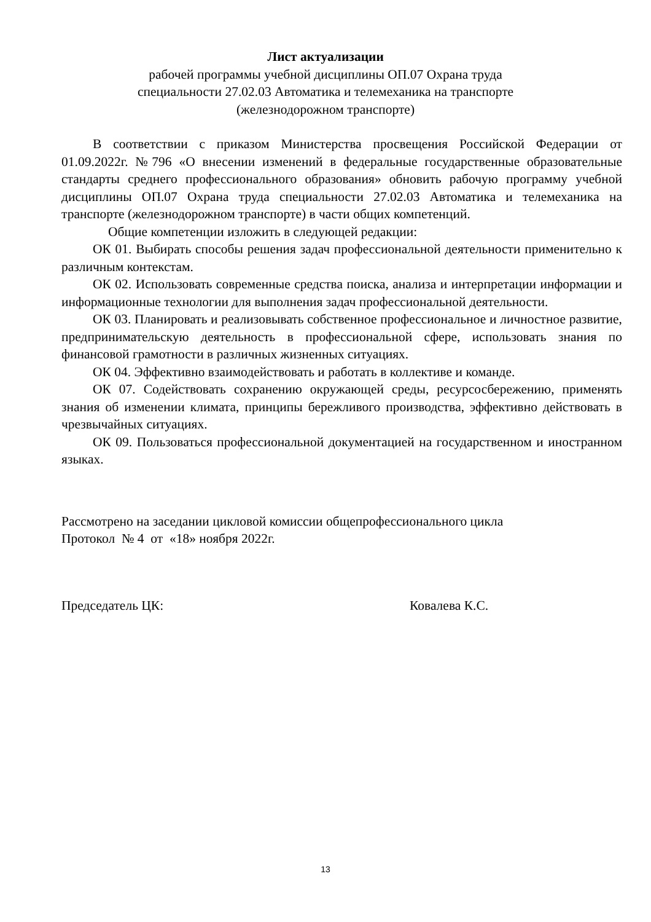Лист актуализации
рабочей программы учебной дисциплины ОП.07 Охрана труда
специальности 27.02.03 Автоматика и телемеханика на транспорте
(железнодорожном транспорте)
В соответствии с приказом Министерства просвещения Российской Федерации от 01.09.2022г. №796 «О внесении изменений в федеральные государственные образовательные стандарты среднего профессионального образования» обновить рабочую программу учебной дисциплины ОП.07 Охрана труда специальности 27.02.03 Автоматика и телемеханика на транспорте (железнодорожном транспорте) в части общих компетенций.
Общие компетенции изложить в следующей редакции:
ОК 01. Выбирать способы решения задач профессиональной деятельности применительно к различным контекстам.
ОК 02. Использовать современные средства поиска, анализа и интерпретации информации и информационные технологии для выполнения задач профессиональной деятельности.
ОК 03. Планировать и реализовывать собственное профессиональное и личностное развитие, предпринимательскую деятельность в профессиональной сфере, использовать знания по финансовой грамотности в различных жизненных ситуациях.
ОК 04. Эффективно взаимодействовать и работать в коллективе и команде.
ОК 07. Содействовать сохранению окружающей среды, ресурсосбережению, применять знания об изменении климата, принципы бережливого производства, эффективно действовать в чрезвычайных ситуациях.
ОК 09. Пользоваться профессиональной документацией на государственном и иностранном языках.
Рассмотрено на заседании цикловой комиссии общепрофессионального цикла
Протокол № 4 от «18» ноября 2022г.
Председатель ЦК: Ковалева К.С.
13